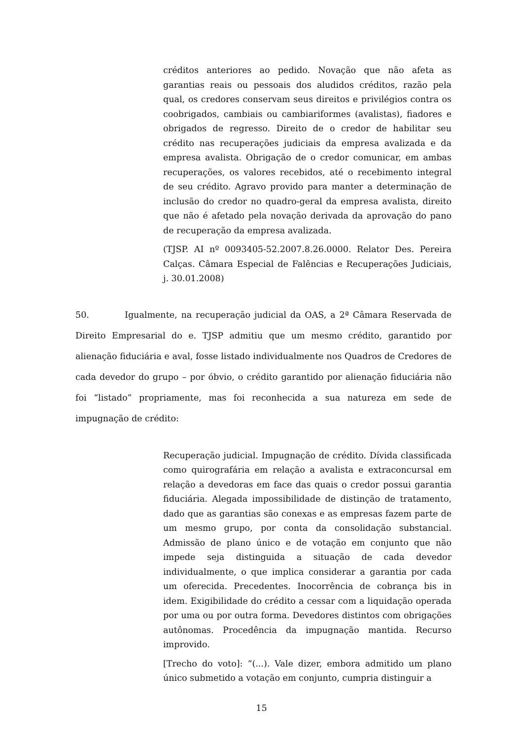créditos anteriores ao pedido. Novação que não afeta as garantias reais ou pessoais dos aludidos créditos, razão pela qual, os credores conservam seus direitos e privilégios contra os coobrigados, cambiais ou cambiariformes (avalistas), fiadores e obrigados de regresso. Direito de o credor de habilitar seu crédito nas recuperações judiciais da empresa avalizada e da empresa avalista. Obrigação de o credor comunicar, em ambas recuperações, os valores recebidos, até o recebimento integral de seu crédito. Agravo provido para manter a determinação de inclusão do credor no quadro-geral da empresa avalista, direito que não é afetado pela novação derivada da aprovação do pano de recuperação da empresa avalizada.
(TJSP. AI nº 0093405-52.2007.8.26.0000. Relator Des. Pereira Calças. Câmara Especial de Falências e Recuperações Judiciais, j. 30.01.2008)
50. Igualmente, na recuperação judicial da OAS, a 2ª Câmara Reservada de Direito Empresarial do e. TJSP admitiu que um mesmo crédito, garantido por alienação fiduciária e aval, fosse listado individualmente nos Quadros de Credores de cada devedor do grupo – por óbvio, o crédito garantido por alienação fiduciária não foi “listado” propriamente, mas foi reconhecida a sua natureza em sede de impugnação de crédito:
Recuperação judicial. Impugnação de crédito. Dívida classificada como quirografária em relação a avalista e extraconcursal em relação a devedoras em face das quais o credor possui garantia fiduciária. Alegada impossibilidade de distinção de tratamento, dado que as garantias são conexas e as empresas fazem parte de um mesmo grupo, por conta da consolidação substancial. Admissão de plano único e de votação em conjunto que não impede seja distinguida a situação de cada devedor individualmente, o que implica considerar a garantia por cada um oferecida. Precedentes. Inocorrência de cobrança bis in idem. Exigibilidade do crédito a cessar com a liquidação operada por uma ou por outra forma. Devedores distintos com obrigações autônomas. Procedência da impugnação mantida. Recurso improvido.
[Trecho do voto]: “(...). Vale dizer, embora admitido um plano único submetido a votação em conjunto, cumpria distinguir a
15